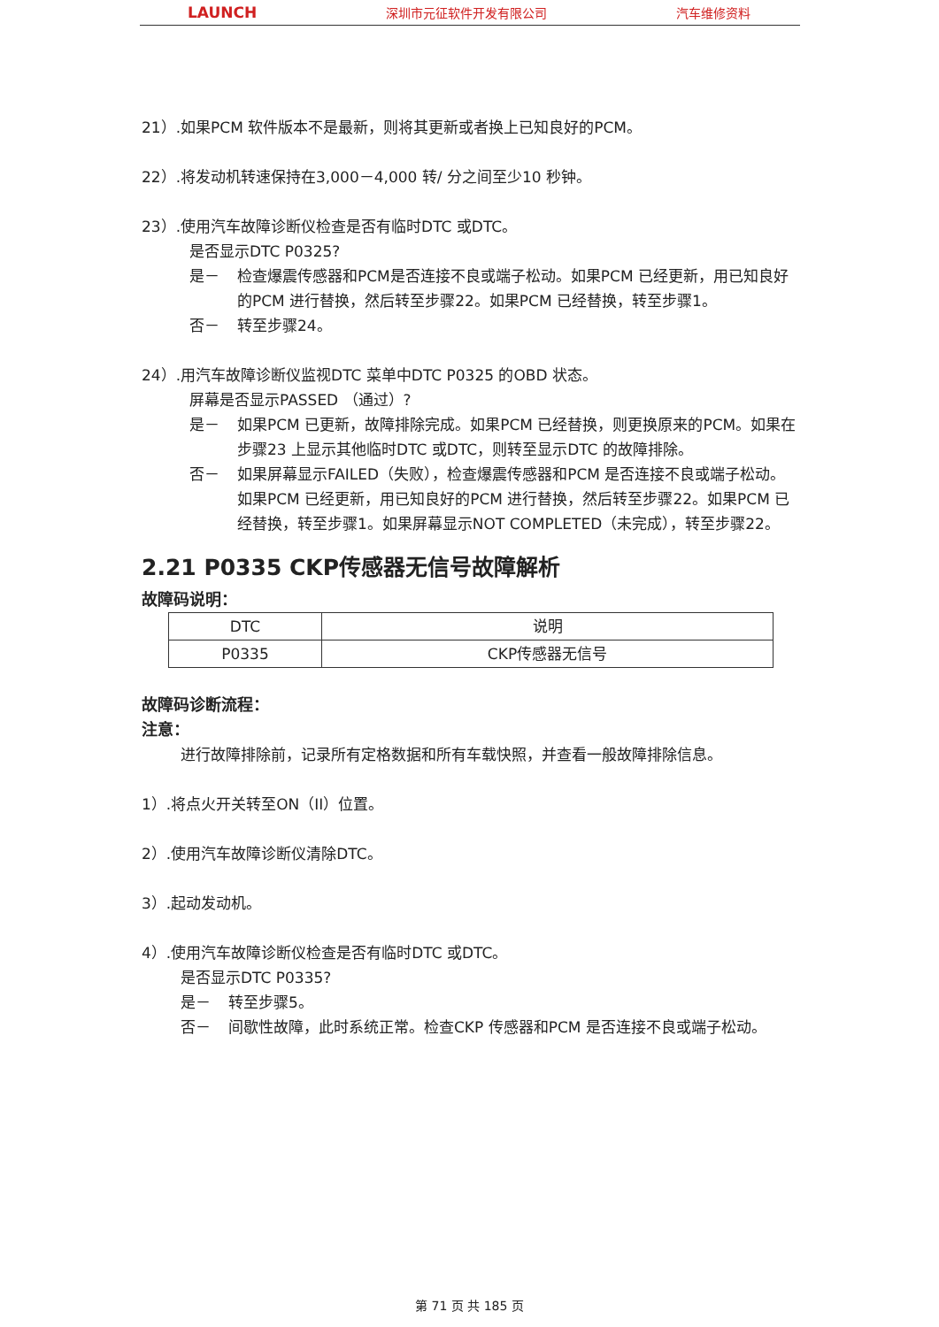LAUNCH 深圳市元征软件开发有限公司 汽车维修资料
21）.如果PCM 软件版本不是最新，则将其更新或者换上已知良好的PCM。
22）.将发动机转速保持在3,000－4,000 转/ 分之间至少10 秒钟。
23）.使用汽车故障诊断仪检查是否有临时DTC 或DTC。
是否显示DTC P0325?
是－ 检查爆震传感器和PCM是否连接不良或端子松动。如果PCM 已经更新，用已知良好的PCM 进行替换，然后转至步骤22。如果PCM 已经替换，转至步骤1。
否－ 转至步骤24。
24）.用汽车故障诊断仪监视DTC 菜单中DTC P0325 的OBD 状态。
屏幕是否显示PASSED （通过）?
是－ 如果PCM 已更新，故障排除完成。如果PCM 已经替换，则更换原来的PCM。如果在步骤23 上显示其他临时DTC 或DTC，则转至显示DTC 的故障排除。
否－ 如果屏幕显示FAILED（失败），检查爆震传感器和PCM 是否连接不良或端子松动。如果PCM 已经更新，用已知良好的PCM 进行替换，然后转至步骤22。如果PCM 已经替换，转至步骤1。如果屏幕显示NOT COMPLETED（未完成），转至步骤22。
2.21 P0335 CKP传感器无信号故障解析
故障码说明：
| DTC | 说明 |
| P0335 | CKP传感器无信号 |
故障码诊断流程：
注意：
进行故障排除前，记录所有定格数据和所有车载快照，并查看一般故障排除信息。
1）.将点火开关转至ON（II）位置。
2）.使用汽车故障诊断仪清除DTC。
3）.起动发动机。
4）.使用汽车故障诊断仪检查是否有临时DTC 或DTC。
是否显示DTC P0335?
是－ 转至步骤5。
否－ 间歇性故障，此时系统正常。检查CKP 传感器和PCM 是否连接不良或端子松动。
第 71 页 共 185 页